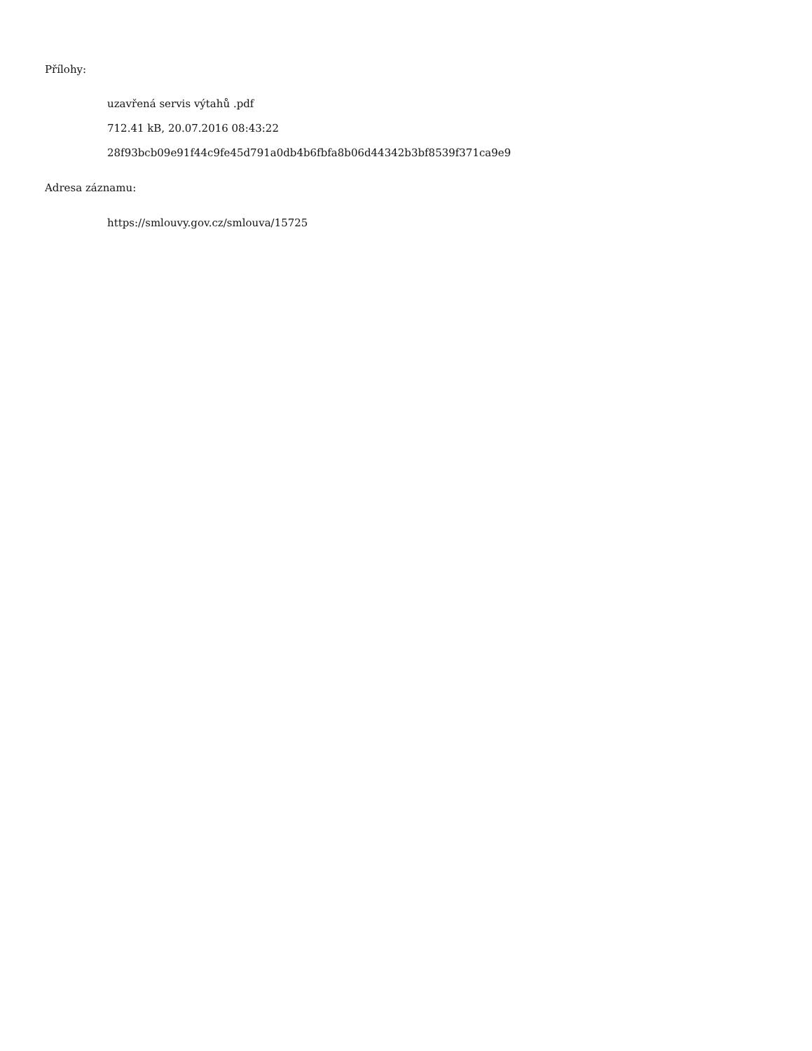Přílohy:
uzavřená servis výtahů .pdf
712.41 kB, 20.07.2016 08:43:22
28f93bcb09e91f44c9fe45d791a0db4b6fbfa8b06d44342b3bf8539f371ca9e9
Adresa záznamu:
https://smlouvy.gov.cz/smlouva/15725